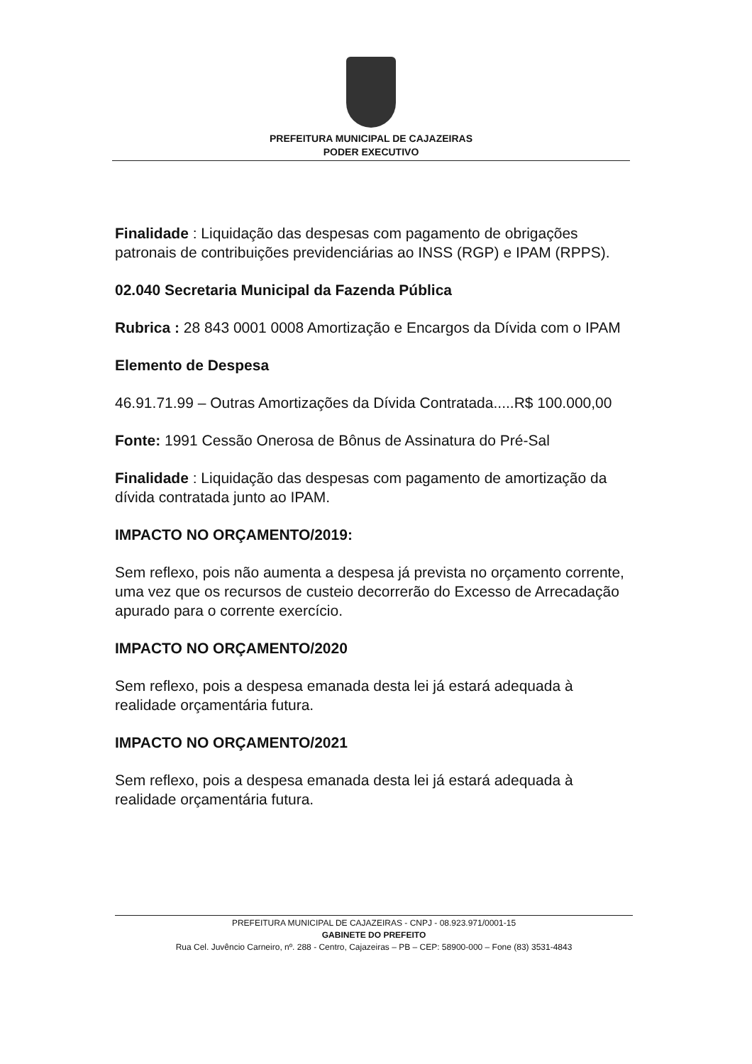PREFEITURA MUNICIPAL DE CAJAZEIRAS
PODER EXECUTIVO
Finalidade : Liquidação das despesas com pagamento de obrigações patronais de contribuições previdenciárias ao INSS (RGP) e IPAM (RPPS).
02.040 Secretaria Municipal da Fazenda Pública
Rubrica : 28 843 0001 0008 Amortização e Encargos da Dívida com o IPAM
Elemento de Despesa
46.91.71.99 – Outras Amortizações da Dívida Contratada.....R$ 100.000,00
Fonte: 1991 Cessão Onerosa de Bônus de Assinatura do Pré-Sal
Finalidade : Liquidação das despesas com pagamento de amortização da dívida contratada junto ao IPAM.
IMPACTO NO ORÇAMENTO/2019:
Sem reflexo, pois não aumenta a despesa já prevista no orçamento corrente, uma vez que os recursos de custeio decorrerão do Excesso de Arrecadação apurado para o corrente exercício.
IMPACTO NO ORÇAMENTO/2020
Sem reflexo, pois a despesa emanada desta lei já estará adequada à realidade orçamentária futura.
IMPACTO NO ORÇAMENTO/2021
Sem reflexo, pois a despesa emanada desta lei já estará adequada à realidade orçamentária futura.
PREFEITURA MUNICIPAL DE CAJAZEIRAS - CNPJ - 08.923.971/0001-15
GABINETE DO PREFEITO
Rua Cel. Juvêncio Carneiro, nº. 288 - Centro, Cajazeiras – PB – CEP: 58900-000 – Fone (83) 3531-4843